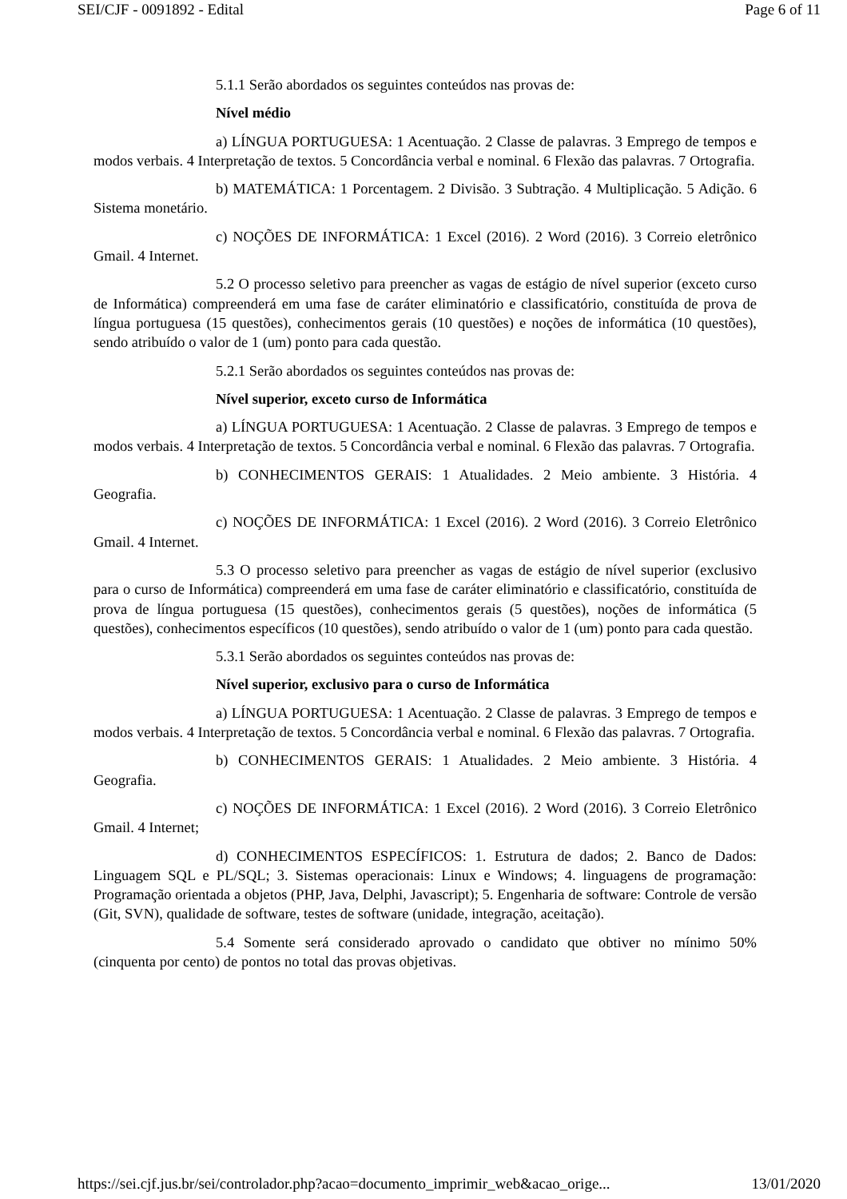SEI/CJF - 0091892 - Edital Page 6 of 11
5.1.1 Serão abordados os seguintes conteúdos nas provas de:
Nível médio
a) LÍNGUA PORTUGUESA: 1 Acentuação. 2 Classe de palavras. 3 Emprego de tempos e modos verbais. 4 Interpretação de textos. 5 Concordância verbal e nominal. 6 Flexão das palavras. 7 Ortografia.
b) MATEMÁTICA: 1 Porcentagem. 2 Divisão. 3 Subtração. 4 Multiplicação. 5 Adição. 6 Sistema monetário.
c) NOÇÕES DE INFORMÁTICA: 1 Excel (2016). 2 Word (2016). 3 Correio eletrônico Gmail. 4 Internet.
5.2 O processo seletivo para preencher as vagas de estágio de nível superior (exceto curso de Informática) compreenderá em uma fase de caráter eliminatório e classificatório, constituída de prova de língua portuguesa (15 questões), conhecimentos gerais (10 questões) e noções de informática (10 questões), sendo atribuído o valor de 1 (um) ponto para cada questão.
5.2.1 Serão abordados os seguintes conteúdos nas provas de:
Nível superior, exceto curso de Informática
a) LÍNGUA PORTUGUESA: 1 Acentuação. 2 Classe de palavras. 3 Emprego de tempos e modos verbais. 4 Interpretação de textos. 5 Concordância verbal e nominal. 6 Flexão das palavras. 7 Ortografia.
b) CONHECIMENTOS GERAIS: 1 Atualidades. 2 Meio ambiente. 3 História. 4 Geografia.
c) NOÇÕES DE INFORMÁTICA: 1 Excel (2016). 2 Word (2016). 3 Correio Eletrônico Gmail. 4 Internet.
5.3 O processo seletivo para preencher as vagas de estágio de nível superior (exclusivo para o curso de Informática) compreenderá em uma fase de caráter eliminatório e classificatório, constituída de prova de língua portuguesa (15 questões), conhecimentos gerais (5 questões), noções de informática (5 questões), conhecimentos específicos (10 questões), sendo atribuído o valor de 1 (um) ponto para cada questão.
5.3.1 Serão abordados os seguintes conteúdos nas provas de:
Nível superior, exclusivo para o curso de Informática
a) LÍNGUA PORTUGUESA: 1 Acentuação. 2 Classe de palavras. 3 Emprego de tempos e modos verbais. 4 Interpretação de textos. 5 Concordância verbal e nominal. 6 Flexão das palavras. 7 Ortografia.
b) CONHECIMENTOS GERAIS: 1 Atualidades. 2 Meio ambiente. 3 História. 4 Geografia.
c) NOÇÕES DE INFORMÁTICA: 1 Excel (2016). 2 Word (2016). 3 Correio Eletrônico Gmail. 4 Internet;
d) CONHECIMENTOS ESPECÍFICOS: 1. Estrutura de dados; 2. Banco de Dados: Linguagem SQL e PL/SQL; 3. Sistemas operacionais: Linux e Windows; 4. linguagens de programação: Programação orientada a objetos (PHP, Java, Delphi, Javascript); 5. Engenharia de software: Controle de versão (Git, SVN), qualidade de software, testes de software (unidade, integração, aceitação).
5.4 Somente será considerado aprovado o candidato que obtiver no mínimo 50% (cinquenta por cento) de pontos no total das provas objetivas.
https://sei.cjf.jus.br/sei/controlador.php?acao=documento_imprimir_web&acao_orige... 13/01/2020